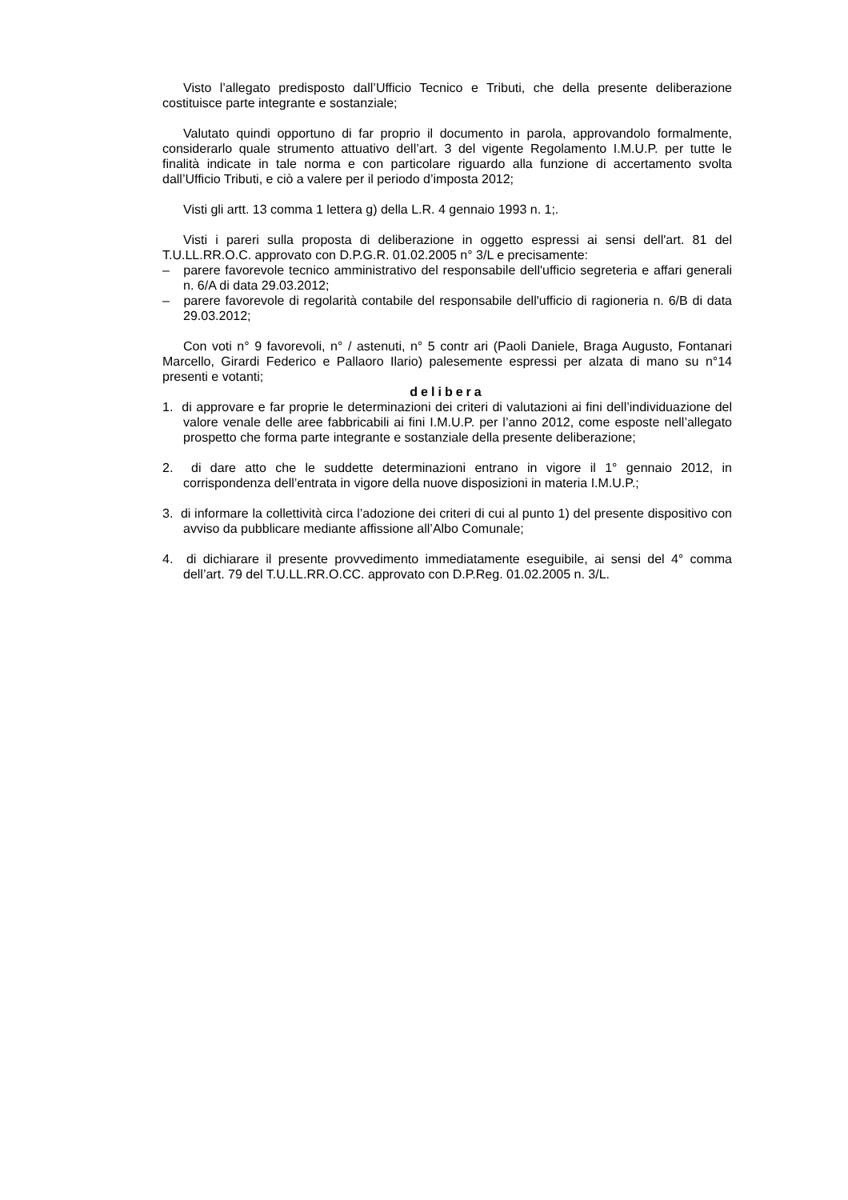Visto l’allegato predisposto dall’Ufficio Tecnico e Tributi, che della presente deliberazione costituisce parte integrante e sostanziale;
Valutato quindi opportuno di far proprio il documento in parola, approvandolo formalmente, considerarlo quale strumento attuativo dell’art. 3 del vigente Regolamento I.M.U.P. per tutte le finalità indicate in tale norma e con particolare riguardo alla funzione di accertamento svolta dall’Ufficio Tributi, e ciò a valere per il periodo d’imposta 2012;
Visti gli artt. 13 comma 1 lettera g) della L.R. 4 gennaio 1993 n. 1;.
Visti i pareri sulla proposta di deliberazione in oggetto espressi ai sensi dell'art. 81 del T.U.LL.RR.O.C. approvato con D.P.G.R. 01.02.2005 n° 3/L e precisamente:
– parere favorevole tecnico amministrativo del responsabile dell'ufficio segreteria e affari generali n. 6/A di data 29.03.2012;
– parere favorevole di regolarità contabile del responsabile dell'ufficio di ragioneria n. 6/B di data 29.03.2012;
Con voti n° 9 favorevoli, n° / astenuti, n° 5 contr ari (Paoli Daniele, Braga Augusto, Fontanari Marcello, Girardi Federico e Pallaoro Ilario) palesemente espressi per alzata di mano su n°14 presenti e votanti;
delibera
1. di approvare e far proprie le determinazioni dei criteri di valutazioni ai fini dell’individuazione del valore venale delle aree fabbricabili ai fini I.M.U.P. per l’anno 2012, come esposte nell’allegato prospetto che forma parte integrante e sostanziale della presente deliberazione;
2. di dare atto che le suddette determinazioni entrano in vigore il 1° gennaio 2012, in corrispondenza dell’entrata in vigore della nuove disposizioni in materia I.M.U.P.;
3. di informare la collettività circa l’adozione dei criteri di cui al punto 1) del presente dispositivo con avviso da pubblicare mediante affissione all’Albo Comunale;
4. di dichiarare il presente provvedimento immediatamente eseguibile, ai sensi del 4° comma dell’art. 79 del T.U.LL.RR.O.CC. approvato con D.P.Reg. 01.02.2005 n. 3/L.